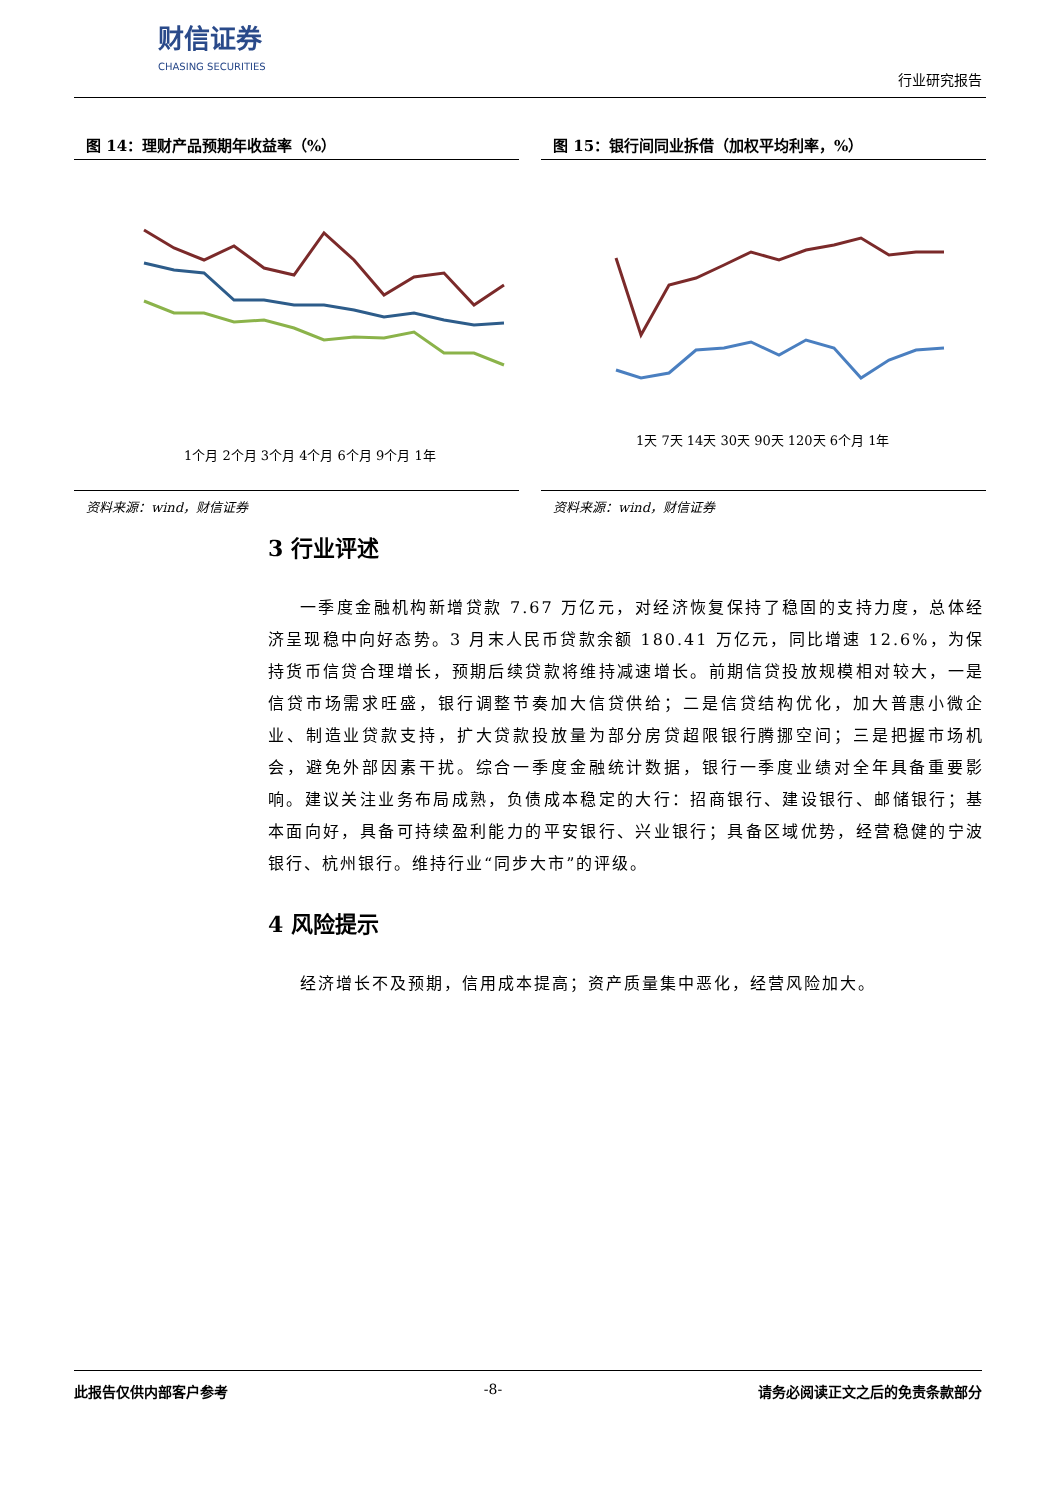财信证券
CHASING SECURITIES
行业研究报告
图 14：理财产品预期年收益率（%）
1个月 2个月 3个月 4个月 6个月 9个月 1年
资料来源：wind，财信证券
图 15：银行间同业拆借（加权平均利率，%）
1天 7天 14天 30天 90天 120天 6个月 1年
资料来源：wind，财信证券
3 行业评述
一季度金融机构新增贷款 7.67 万亿元，对经济恢复保持了稳固的支持力度，总体经济呈现稳中向好态势。3 月末人民币贷款余额 180.41 万亿元，同比增速 12.6%，为保持货币信贷合理增长，预期后续贷款将维持减速增长。前期信贷投放规模相对较大，一是信贷市场需求旺盛，银行调整节奏加大信贷供给；二是信贷结构优化，加大普惠小微企业、制造业贷款支持，扩大贷款投放量为部分房贷超限银行腾挪空间；三是把握市场机会，避免外部因素干扰。综合一季度金融统计数据，银行一季度业绩对全年具备重要影响。建议关注业务布局成熟，负债成本稳定的大行：招商银行、建设银行、邮储银行；基本面向好，具备可持续盈利能力的平安银行、兴业银行；具备区域优势，经营稳健的宁波银行、杭州银行。维持行业“同步大市”的评级。
4 风险提示
经济增长不及预期，信用成本提高；资产质量集中恶化，经营风险加大。
此报告仅供内部客户参考 -8- 请务必阅读正文之后的免责条款部分